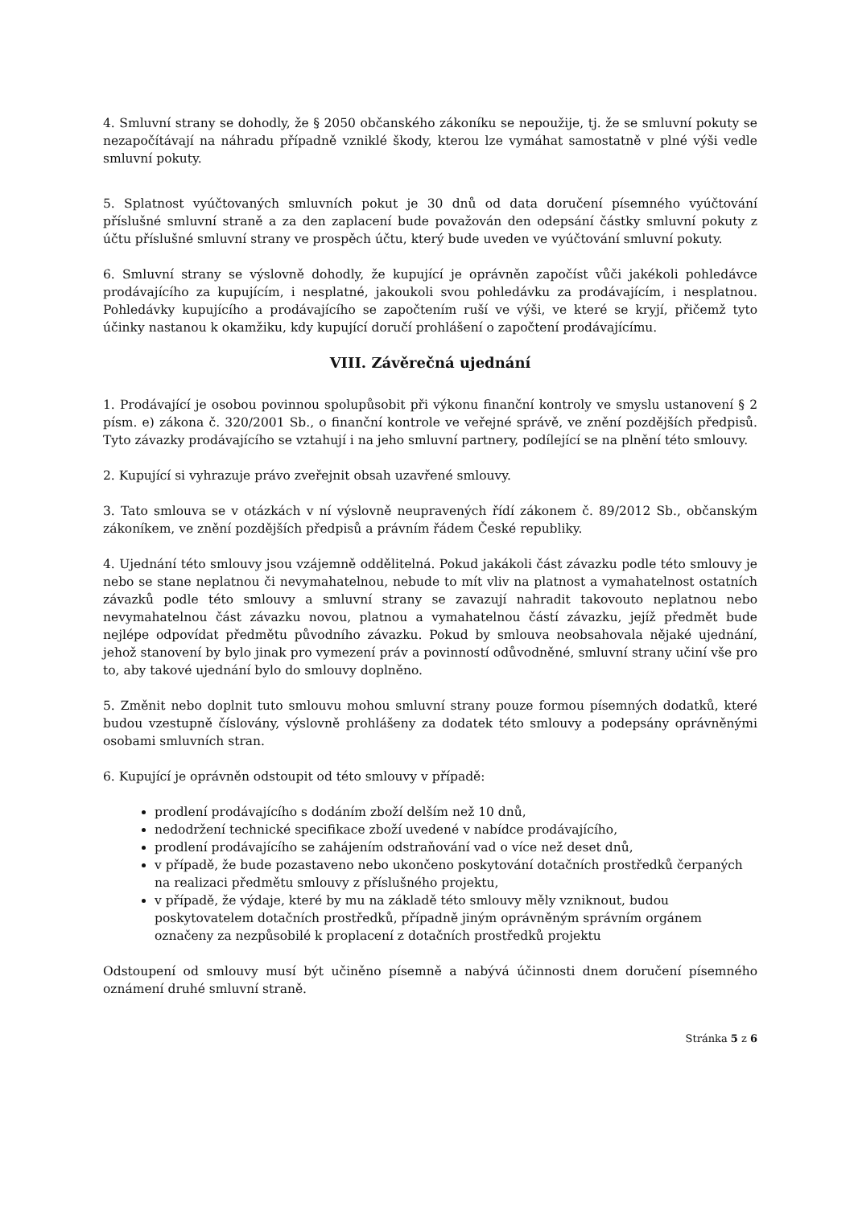4. Smluvní strany se dohodly, že § 2050 občanského zákoníku se nepoužije, tj. že se smluvní pokuty se nezapočítávají na náhradu případně vzniklé škody, kterou lze vymáhat samostatně v plné výši vedle smluvní pokuty.
5. Splatnost vyúčtovaných smluvních pokut je 30 dnů od data doručení písemného vyúčtování příslušné smluvní straně a za den zaplacení bude považován den odepsání částky smluvní pokuty z účtu příslušné smluvní strany ve prospěch účtu, který bude uveden ve vyúčtování smluvní pokuty.
6. Smluvní strany se výslovně dohodly, že kupující je oprávněn započíst vůči jakékoli pohledávce prodávajícího za kupujícím, i nesplatné, jakoukoli svou pohledávku za prodávajícím, i nesplatnou. Pohledávky kupujícího a prodávajícího se započtením ruší ve výši, ve které se kryjí, přičemž tyto účinky nastanou k okamžiku, kdy kupující doručí prohlášení o započtení prodávajícímu.
VIII. Závěrečná ujednání
1. Prodávající je osobou povinnou spolupůsobit při výkonu finanční kontroly ve smyslu ustanovení § 2 písm. e) zákona č. 320/2001 Sb., o finanční kontrole ve veřejné správě, ve znění pozdějších předpisů. Tyto závazky prodávajícího se vztahují i na jeho smluvní partnery, podílející se na plnění této smlouvy.
2. Kupující si vyhrazuje právo zveřejnit obsah uzavřené smlouvy.
3. Tato smlouva se v otázkách v ní výslovně neupravených řídí zákonem č. 89/2012 Sb., občanským zákoníkem, ve znění pozdějších předpisů a právním řádem České republiky.
4. Ujednání této smlouvy jsou vzájemně oddělitelná. Pokud jakákoli část závazku podle této smlouvy je nebo se stane neplatnou či nevymahatelnou, nebude to mít vliv na platnost a vymahatelnost ostatních závazků podle této smlouvy a smluvní strany se zavazují nahradit takovouto neplatnou nebo nevymahatelnou část závazku novou, platnou a vymahatelnou částí závazku, jejíž předmět bude nejlépe odpovídat předmětu původního závazku. Pokud by smlouva neobsahovala nějaké ujednání, jehož stanovení by bylo jinak pro vymezení práv a povinností odůvodněné, smluvní strany učiní vše pro to, aby takové ujednání bylo do smlouvy doplněno.
5. Změnit nebo doplnit tuto smlouvu mohou smluvní strany pouze formou písemných dodatků, které budou vzestupně číslovány, výslovně prohlášeny za dodatek této smlouvy a podepsány oprávněnými osobami smluvních stran.
6. Kupující je oprávněn odstoupit od této smlouvy v případě:
prodlení prodávajícího s dodáním zboží delším než 10 dnů,
nedodržení technické specifikace zboží uvedené v nabídce prodávajícího,
prodlení prodávajícího se zahájením odstraňování vad o více než deset dnů,
v případě, že bude pozastaveno nebo ukončeno poskytování dotačních prostředků čerpaných na realizaci předmětu smlouvy z příslušného projektu,
v případě, že výdaje, které by mu na základě této smlouvy měly vzniknout, budou poskytovatelem dotačních prostředků, případně jiným oprávněným správním orgánem označeny za nezpůsobilé k proplacení z dotačních prostředků projektu
Odstoupení od smlouvy musí být učiněno písemně a nabývá účinnosti dnem doručení písemného oznámení druhé smluvní straně.
Stránka 5 z 6